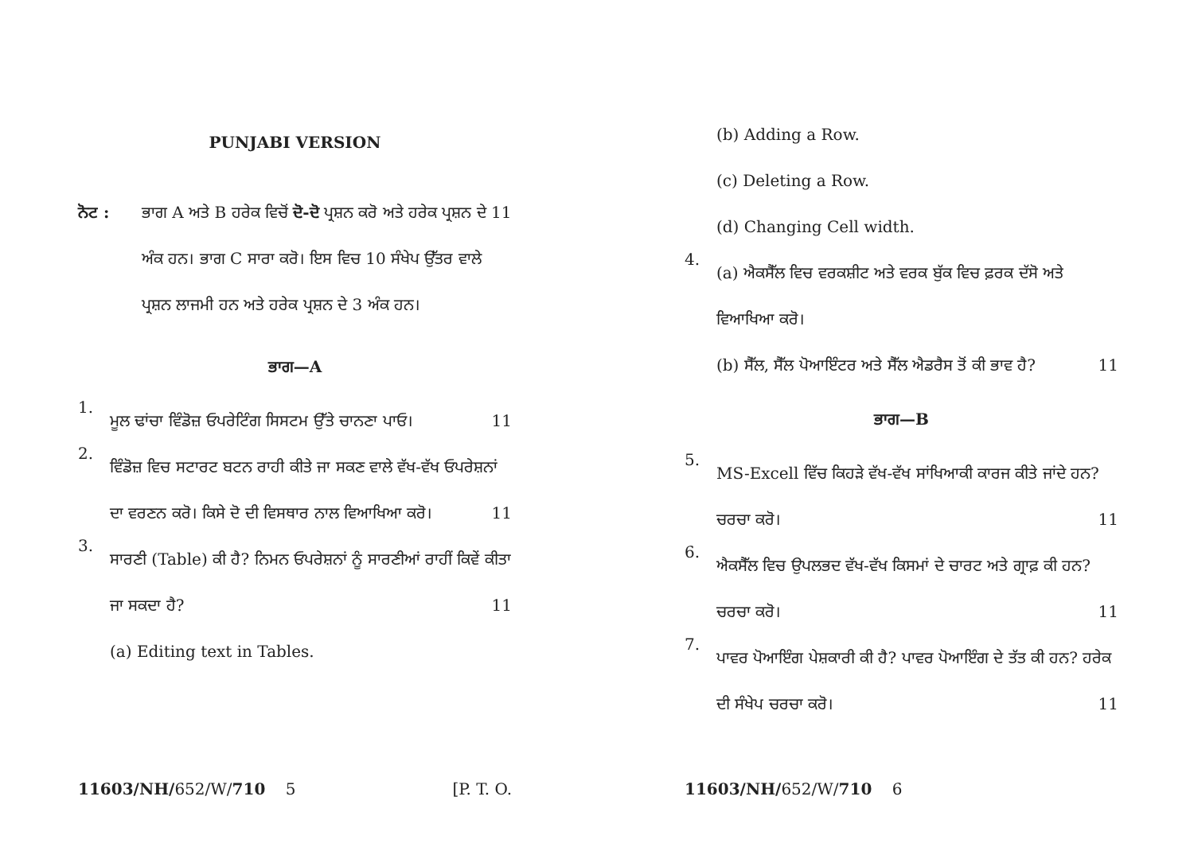PUNJABI VERSION
ਨੋਟ : ਭਾਗ A ਅਤੇ B ਹਰੇਕ ਵਿਚੋਂ ਦੋ-ਦੋ ਪ੍ਰਸ਼ਨ ਕਰੋ ਅਤੇ ਹਰੇਕ ਪ੍ਰਸ਼ਨ ਦੇ 11 ਅੰਕ ਹਨ। ਭਾਗ C ਸਾਰਾ ਕਰੋ। ਇਸ ਵਿਚ 10 ਸੰਖੇਪ ਉੱਤਰ ਵਾਲੇ ਪ੍ਰਸ਼ਨ ਲਾਜਮੀ ਹਨ ਅਤੇ ਹਰੇਕ ਪ੍ਰਸ਼ਨ ਦੇ 3 ਅੰਕ ਹਨ।
ਭਾਗ—A
1.
ਮੂਲ ਢਾਂਚਾ ਵਿੰਡੋਜ਼ ਓਪਰੇਟਿੰਗ ਸਿਸਟਮ ਉੱਤੇ ਚਾਨਣਾ ਪਾਓ। 11
2.
ਵਿੰਡੋਜ਼ ਵਿਚ ਸਟਾਰਟ ਬਟਨ ਰਾਹੀ ਕੀਤੇ ਜਾ ਸਕਣ ਵਾਲੇ ਵੱਖ-ਵੱਖ ਓਪਰੇਸ਼ਨਾਂ ਦਾ ਵਰਣਨ ਕਰੋ। ਕਿਸੇ ਦੋ ਦੀ ਵਿਸਥਾਰ ਨਾਲ ਵਿਆਖਿਆ ਕਰੋ। 11
3.
ਸਾਰਣੀ (Table) ਕੀ ਹੈ? ਨਿਮਨ ਓਪਰੇਸ਼ਨਾਂ ਨੂੰ ਸਾਰਣੀਆਂ ਰਾਹੀਂ ਕਿਵੇਂ ਕੀਤਾ ਜਾ ਸਕਦਾ ਹੈ? 11
(a) Editing text in Tables.
11603/NH/652/W/710 5 [P. T. O.
(b) Adding a Row.
(c) Deleting a Row.
(d) Changing Cell width.
4.
(a) ਐਕਸੈੱਲ ਵਿਚ ਵਰਕਸ਼ੀਟ ਅਤੇ ਵਰਕ ਬੁੱਕ ਵਿਚ ਫ਼ਰਕ ਦੱਸੋ ਅਤੇ ਵਿਆਖਿਆ ਕਰੋ।
(b) ਸੈੱਲ, ਸੈੱਲ ਪੋਆਇੰਟਰ ਅਤੇ ਸੈੱਲ ਐਡਰੈਸ ਤੋਂ ਕੀ ਭਾਵ ਹੈ? 11
ਭਾਗ—B
5.
MS-Excell ਵਿੱਚ ਕਿਹੜੇ ਵੱਖ-ਵੱਖ ਸਾਂਖਿਆਕੀ ਕਾਰਜ ਕੀਤੇ ਜਾਂਦੇ ਹਨ? ਚਰਚਾ ਕਰੋ। 11
6.
ਐਕਸੈੱਲ ਵਿਚ ਉਪਲਭਦ ਵੱਖ-ਵੱਖ ਕਿਸਮਾਂ ਦੇ ਚਾਰਟ ਅਤੇ ਗ੍ਰਾਫ਼ ਕੀ ਹਨ? ਚਰਚਾ ਕਰੋ। 11
7.
ਪਾਵਰ ਪੋਆਇੰਗ ਪੇਸ਼ਕਾਰੀ ਕੀ ਹੈ? ਪਾਵਰ ਪੋਆਇੰਗ ਦੇ ਤੱਤ ਕੀ ਹਨ? ਹਰੇਕ ਦੀ ਸੰਖੇਪ ਚਰਚਾ ਕਰੋ। 11
11603/NH/652/W/710 6